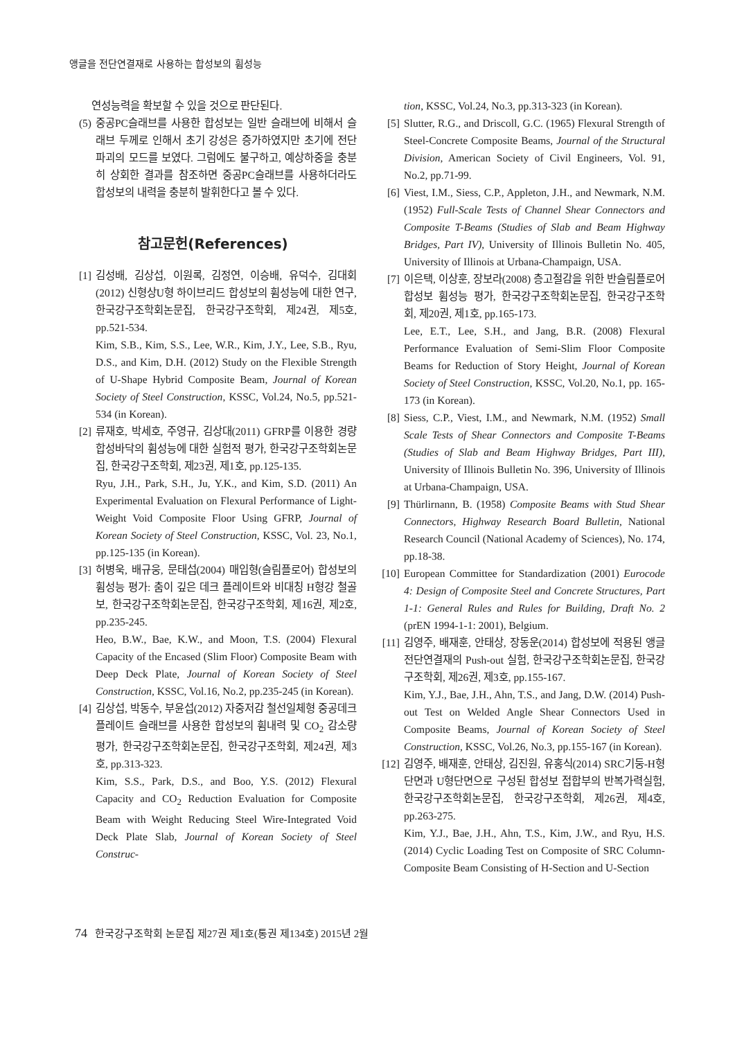앵글을 전단연결재로 사용하는 합성보의 휨성능
연성능력을 확보할 수 있을 것으로 판단된다.
(5) 중공PC슬래브를 사용한 합성보는 일반 슬래브에 비해서 슬래브 두께로 인해서 초기 강성은 증가하였지만 초기에 전단파괴의 모드를 보였다. 그럼에도 불구하고, 예상하중을 충분히 상회한 결과를 참조하면 중공PC슬래브를 사용하더라도 합성보의 내력을 충분히 발휘한다고 볼 수 있다.
참고문헌(References)
[1] 김성배, 김상섭, 이원록, 김정연, 이승배, 유덕수, 김대회 (2012) 신형상U형 하이브리드 합성보의 휨성능에 대한 연구, 한국강구조학회논문집, 한국강구조학회, 제24권, 제5호, pp.521-534.
Kim, S.B., Kim, S.S., Lee, W.R., Kim, J.Y., Lee, S.B., Ryu, D.S., and Kim, D.H. (2012) Study on the Flexible Strength of U-Shape Hybrid Composite Beam, Journal of Korean Society of Steel Construction, KSSC, Vol.24, No.5, pp.521-534 (in Korean).
[2] 류재호, 박세호, 주영규, 김상대(2011) GFRP를 이용한 경량합성바닥의 휨성능에 대한 실험적 평가, 한국강구조학회논문집, 한국강구조학회, 제23권, 제1호, pp.125-135.
Ryu, J.H., Park, S.H., Ju, Y.K., and Kim, S.D. (2011) An Experimental Evaluation on Flexural Performance of Light-Weight Void Composite Floor Using GFRP, Journal of Korean Society of Steel Construction, KSSC, Vol. 23, No.1, pp.125-135 (in Korean).
[3] 허병욱, 배규웅, 문태섭(2004) 매입형(슬림플로어) 합성보의 휨성능 평가: 춤이 깊은 데크 플레이트와 비대칭 H형강 철골보, 한국강구조학회논문집, 한국강구조학회, 제16권, 제2호, pp.235-245.
Heo, B.W., Bae, K.W., and Moon, T.S. (2004) Flexural Capacity of the Encased (Slim Floor) Composite Beam with Deep Deck Plate, Journal of Korean Society of Steel Construction, KSSC, Vol.16, No.2, pp.235-245 (in Korean).
[4] 김상섭, 박동수, 부윤섭(2012) 자중저감 철선일체형 중공데크플레이트 슬래브를 사용한 합성보의 휨내력 및 CO<sub>2</sub> 감소량 평가, 한국강구조학회논문집, 한국강구조학회, 제24권, 제3호, pp.313-323.
Kim, S.S., Park, D.S., and Boo, Y.S. (2012) Flexural Capacity and CO<sub>2</sub> Reduction Evaluation for Composite Beam with Weight Reducing Steel Wire-Integrated Void Deck Plate Slab, Journal of Korean Society of Steel Construc-
tion, KSSC, Vol.24, No.3, pp.313-323 (in Korean).
[5] Slutter, R.G., and Driscoll, G.C. (1965) Flexural Strength of Steel-Concrete Composite Beams, Journal of the Structural Division, American Society of Civil Engineers, Vol. 91, No.2, pp.71-99.
[6] Viest, I.M., Siess, C.P., Appleton, J.H., and Newmark, N.M. (1952) Full-Scale Tests of Channel Shear Connectors and Composite T-Beams (Studies of Slab and Beam Highway Bridges, Part IV), University of Illinois Bulletin No. 405, University of Illinois at Urbana-Champaign, USA.
[7] 이은택, 이상훈, 장보라(2008) 층고절감을 위한 반슬림플로어 합성보 휨성능 평가, 한국강구조학회논문집, 한국강구조학회, 제20권, 제1호, pp.165-173.
Lee, E.T., Lee, S.H., and Jang, B.R. (2008) Flexural Performance Evaluation of Semi-Slim Floor Composite Beams for Reduction of Story Height, Journal of Korean Society of Steel Construction, KSSC, Vol.20, No.1, pp. 165-173 (in Korean).
[8] Siess, C.P., Viest, I.M., and Newmark, N.M. (1952) Small Scale Tests of Shear Connectors and Composite T-Beams (Studies of Slab and Beam Highway Bridges, Part III), University of Illinois Bulletin No. 396, University of Illinois at Urbana-Champaign, USA.
[9] Thürlirnann, B. (1958) Composite Beams with Stud Shear Connectors, Highway Research Board Bulletin, National Research Council (National Academy of Sciences), No. 174, pp.18-38.
[10] European Committee for Standardization (2001) Eurocode 4: Design of Composite Steel and Concrete Structures, Part 1-1: General Rules and Rules for Building, Draft No. 2 (prEN 1994-1-1: 2001), Belgium.
[11] 김영주, 배재훈, 안태상, 장동운(2014) 합성보에 적용된 앵글 전단연결재의 Push-out 실험, 한국강구조학회논문집, 한국강구조학회, 제26권, 제3호, pp.155-167.
Kim, Y.J., Bae, J.H., Ahn, T.S., and Jang, D.W. (2014) Push-out Test on Welded Angle Shear Connectors Used in Composite Beams, Journal of Korean Society of Steel Construction, KSSC, Vol.26, No.3, pp.155-167 (in Korean).
[12] 김영주, 배재훈, 안태상, 김진원, 유홍식(2014) SRC기둥-H형단면과 U형단면으로 구성된 합성보 접합부의 반복가력실험, 한국강구조학회논문집, 한국강구조학회, 제26권, 제4호, pp.263-275.
Kim, Y.J., Bae, J.H., Ahn, T.S., Kim, J.W., and Ryu, H.S. (2014) Cyclic Loading Test on Composite of SRC Column-Composite Beam Consisting of H-Section and U-Section
74 한국강구조학회 논문집 제27권 제1호(통권 제134호) 2015년 2월